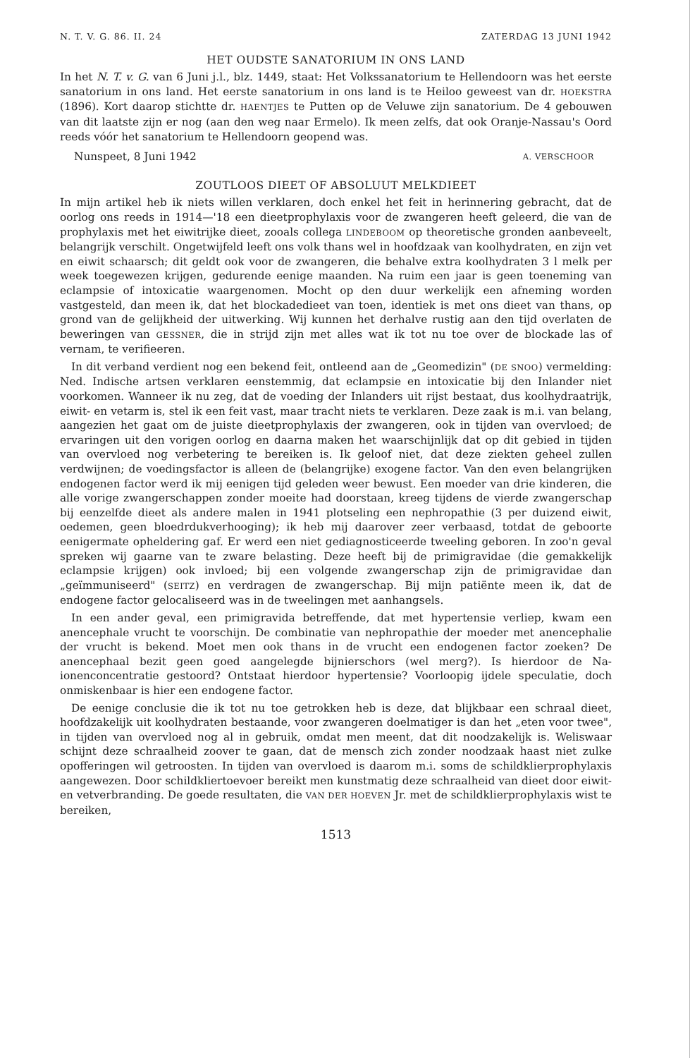N. T. V. G. 86. II. 24 ZATERDAG 13 JUNI 1942
HET OUDSTE SANATORIUM IN ONS LAND
In het N. T. v. G. van 6 Juni j.l., blz. 1449, staat: Het Volkssanatorium te Hellendoorn was het eerste sanatorium in ons land. Het eerste sanatorium in ons land is te Heiloo geweest van dr. HOEKSTRA (1896). Kort daarop stichtte dr. HAENTJES te Putten op de Veluwe zijn sanatorium. De 4 gebouwen van dit laatste zijn er nog (aan den weg naar Ermelo). Ik meen zelfs, dat ook Oranje-Nassau's Oord reeds vóór het sanatorium te Hellendoorn geopend was.
Nunspeet, 8 Juni 1942 A. VERSCHOOR
ZOUTLOOS DIEET OF ABSOLUUT MELKDIEET
In mijn artikel heb ik niets willen verklaren, doch enkel het feit in herinnering gebracht, dat de oorlog ons reeds in 1914—'18 een dieetprophylaxis voor de zwangeren heeft geleerd, die van de prophylaxis met het eiwitrijke dieet, zooals collega LINDEBOOM op theoretische gronden aanbeveelt, belangrijk verschilt. Ongetwijfeld leeft ons volk thans wel in hoofdzaak van koolhydraten, en zijn vet en eiwit schaarsch; dit geldt ook voor de zwangeren, die behalve extra koolhydraten 3 l melk per week toegewezen krijgen, gedurende eenige maanden. Na ruim een jaar is geen toeneming van eclampsie of intoxicatie waargenomen. Mocht op den duur werkelijk een afneming worden vastgesteld, dan meen ik, dat het blockadedieet van toen, identiek is met ons dieet van thans, op grond van de gelijkheid der uitwerking. Wij kunnen het derhalve rustig aan den tijd overlaten de beweringen van GESSNER, die in strijd zijn met alles wat ik tot nu toe over de blockade las of vernam, te verifieeren.
In dit verband verdient nog een bekend feit, ontleend aan de „Geomedizin" (DE SNOO) vermelding: Ned. Indische artsen verklaren eenstemmig, dat eclampsie en intoxicatie bij den Inlander niet voorkomen. Wanneer ik nu zeg, dat de voeding der Inlanders uit rijst bestaat, dus koolhydraatrijk, eiwit- en vetarm is, stel ik een feit vast, maar tracht niets te verklaren. Deze zaak is m.i. van belang, aangezien het gaat om de juiste dieetprophylaxis der zwangeren, ook in tijden van overvloed; de ervaringen uit den vorigen oorlog en daarna maken het waarschijnlijk dat op dit gebied in tijden van overvloed nog verbetering te bereiken is. Ik geloof niet, dat deze ziekten geheel zullen verdwijnen; de voedingsfactor is alleen de (belangrijke) exogene factor. Van den even belangrijken endogenen factor werd ik mij eenigen tijd geleden weer bewust. Een moeder van drie kinderen, die alle vorige zwangerschappen zonder moeite had doorstaan, kreeg tijdens de vierde zwangerschap bij eenzelfde dieet als andere malen in 1941 plotseling een nephropathie (3 per duizend eiwit, oedemen, geen bloedrdukverhooging); ik heb mij daarover zeer verbaasd, totdat de geboorte eenigermate opheldering gaf. Er werd een niet gediagnosticeerde tweeling geboren. In zoo'n geval spreken wij gaarne van te zware belasting. Deze heeft bij de primigravidae (die gemakkelijk eclampsie krijgen) ook invloed; bij een volgende zwangerschap zijn de primigravidae dan „geïmmuniseerd" (SEITZ) en verdragen de zwangerschap. Bij mijn patiënte meen ik, dat de endogene factor gelocaliseerd was in de tweelingen met aanhangsels.
In een ander geval, een primigravida betreffende, dat met hypertensie verliep, kwam een anencephale vrucht te voorschijn. De combinatie van nephropathie der moeder met anencephalie der vrucht is bekend. Moet men ook thans in de vrucht een endogenen factor zoeken? De anencephaal bezit geen goed aangelegde bijnierschors (wel merg?). Is hierdoor de Na-ionenconcentratie gestoord? Ontstaat hierdoor hypertensie? Voorloopig ijdele speculatie, doch onmiskenbaar is hier een endogene factor.
De eenige conclusie die ik tot nu toe getrokken heb is deze, dat blijkbaar een schraal dieet, hoofdzakelijk uit koolhydraten bestaande, voor zwangeren doelmatiger is dan het „eten voor twee", in tijden van overvloed nog al in gebruik, omdat men meent, dat dit noodzakelijk is. Weliswaar schijnt deze schraalheid zoover te gaan, dat de mensch zich zonder noodzaak haast niet zulke opofferingen wil getroosten. In tijden van overvloed is daarom m.i. soms de schildklierprophylaxis aangewezen. Door schildkliertoevoer bereikt men kunstmatig deze schraalheid van dieet door eiwit- en vetverbranding. De goede resultaten, die VAN DER HOEVEN Jr. met de schildklierprophylaxis wist te bereiken,
1513